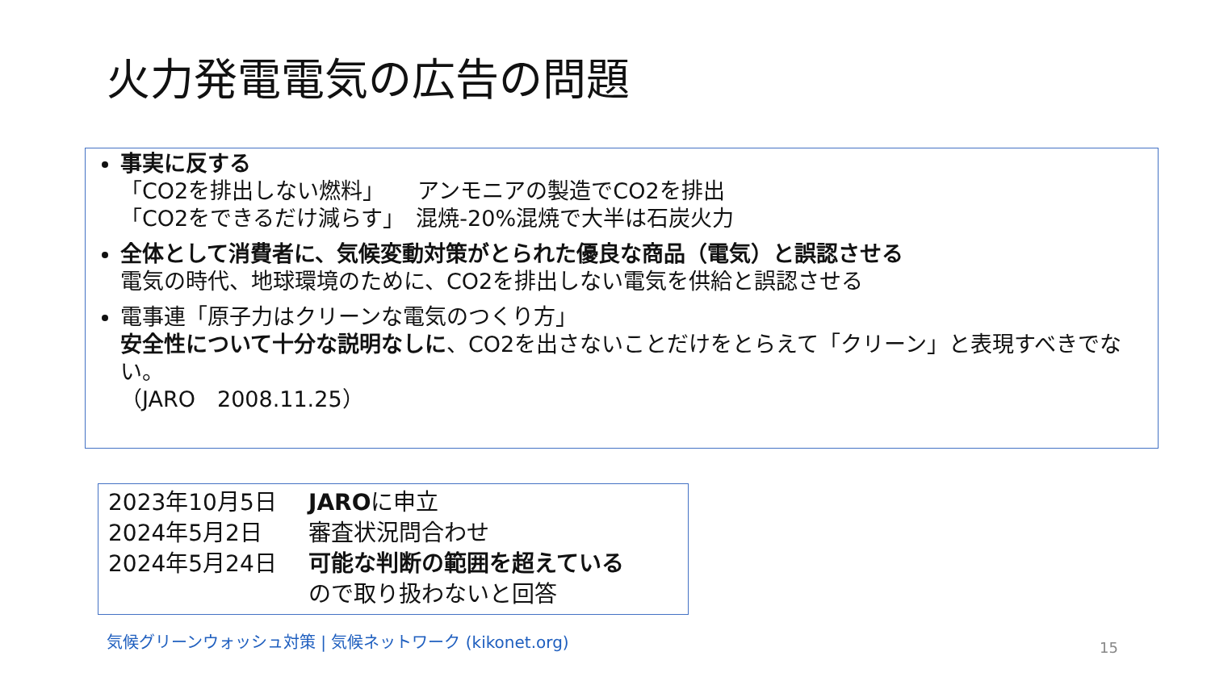火力発電電気の広告の問題
事実に反する
「CO2を排出しない燃料」　　アンモニアの製造でCO2を排出
「CO2をできるだけ減らす」　混焼-20%混焼で大半は石炭火力
全体として消費者に、気候変動対策がとられた優良な商品（電気）と誤認させる
電気の時代、地球環境のために、CO2を排出しない電気を供給と誤認させる
電事連「原子力はクリーンな電気のつくり方」
安全性について十分な説明なしに、CO2を出さないことだけをとらえて「クリーン」と表現すべきでない。
（JARO　2008.11.25）
| 2023年10月5日 | JARO に申立 |
| 2024年5月2日 | 審査状況問合わせ |
| 2024年5月24日 | 可能な判断の範囲を超えている ので取り扱わないと回答 |
気候グリーンウォッシュ対策 | 気候ネットワーク (kikonet.org)
15